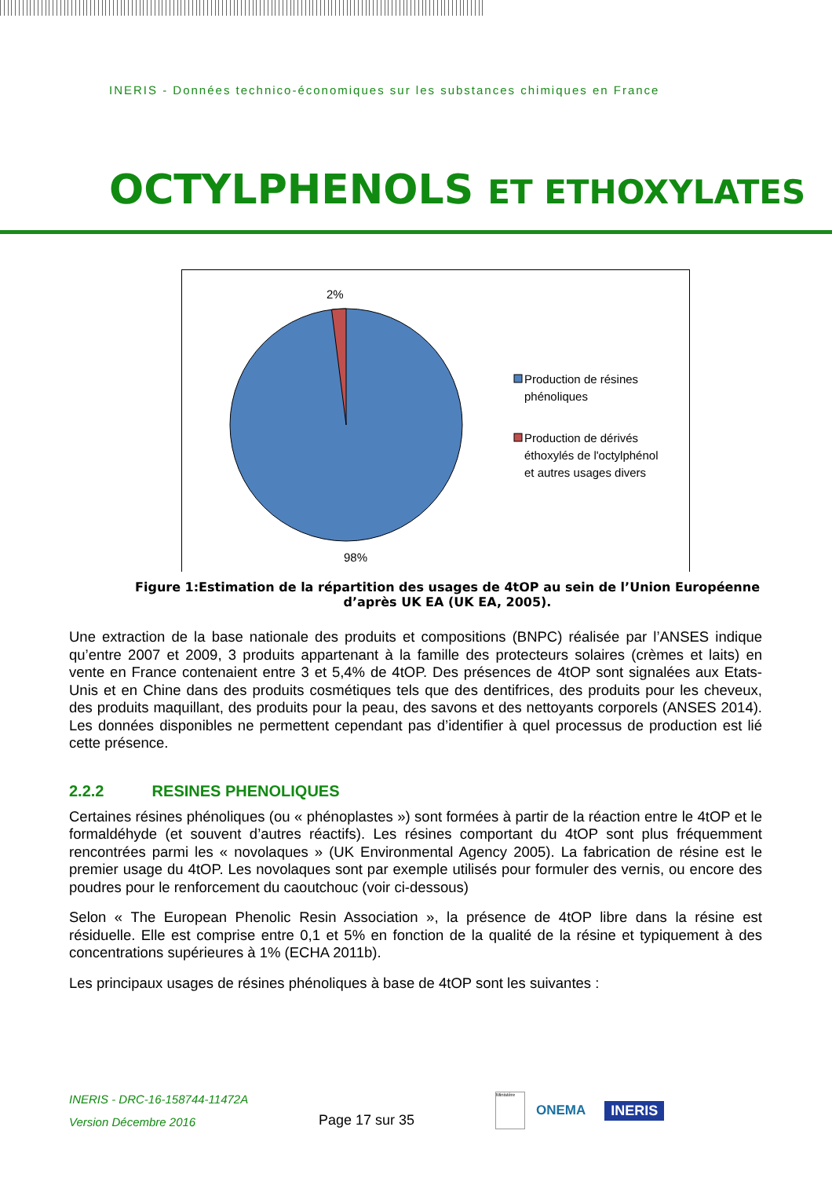INERIS - Données technico-économiques sur les substances chimiques en France
OCTYLPHENOLS ET ETHOXYLATES
2%
98%
Production de résines
phénoliques
Production de dérivés
éthoxylés de l'octylphénol
et autres usages divers
Figure 1:Estimation de la répartition des usages de 4tOP au sein de l’Union Européenne d’après UK EA (UK EA, 2005).
Une extraction de la base nationale des produits et compositions (BNPC) réalisée par l’ANSES indique qu’entre 2007 et 2009, 3 produits appartenant à la famille des protecteurs solaires (crèmes et laits) en vente en France contenaient entre 3 et 5,4% de 4tOP. Des présences de 4tOP sont signalées aux Etats-Unis et en Chine dans des produits cosmétiques tels que des dentifrices, des produits pour les cheveux, des produits maquillant, des produits pour la peau, des savons et des nettoyants corporels (ANSES 2014). Les données disponibles ne permettent cependant pas d’identifier à quel processus de production est lié cette présence.
2.2.2 RESINES PHENOLIQUES
Certaines résines phénoliques (ou « phénoplastes ») sont formées à partir de la réaction entre le 4tOP et le formaldéhyde (et souvent d’autres réactifs). Les résines comportant du 4tOP sont plus fréquemment rencontrées parmi les « novolaques » (UK Environmental Agency 2005). La fabrication de résine est le premier usage du 4tOP. Les novolaques sont par exemple utilisés pour formuler des vernis, ou encore des poudres pour le renforcement du caoutchouc (voir ci-dessous)
Selon « The European Phenolic Resin Association », la présence de 4tOP libre dans la résine est résiduelle. Elle est comprise entre 0,1 et 5% en fonction de la qualité de la résine et typiquement à des concentrations supérieures à 1% (ECHA 2011b).
Les principaux usages de résines phénoliques à base de 4tOP sont les suivantes :
INERIS - DRC-16-158744-11472A
Version Décembre 2016
Page 17 sur 35
Ministère
ONEMA INERIS